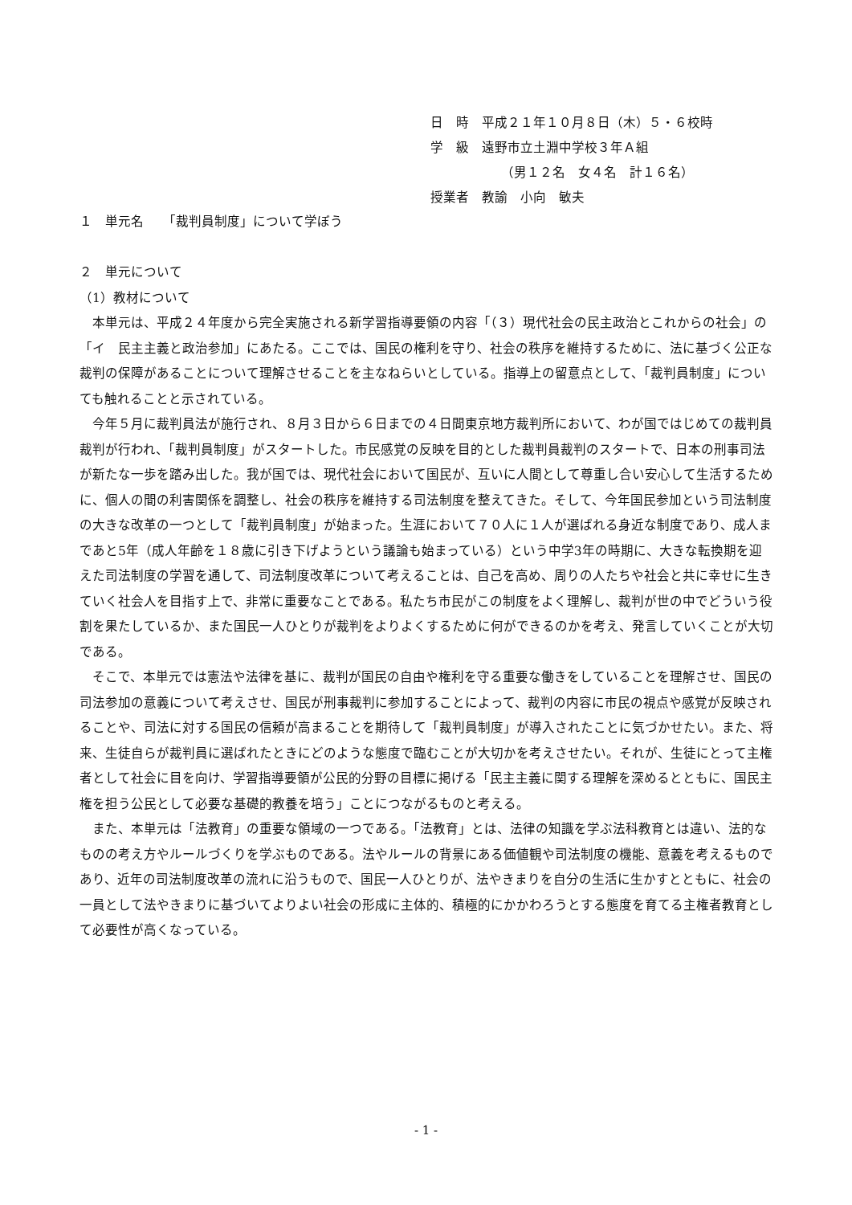日　時　平成２１年１０月８日（木）５・６校時
学　級　遠野市立土淵中学校３年Ａ組
　　　　　　（男１２名　女４名　計１６名）
授業者　教諭　小向　敏夫
１　単元名　　「裁判員制度」について学ぼう
２　単元について
（1）教材について
本単元は、平成２４年度から完全実施される新学習指導要領の内容「（３）現代社会の民主政治とこれからの社会」の「イ　民主主義と政治参加」にあたる。ここでは、国民の権利を守り、社会の秩序を維持するために、法に基づく公正な裁判の保障があることについて理解させることを主なねらいとしている。指導上の留意点として、「裁判員制度」についても触れることと示されている。
今年５月に裁判員法が施行され、８月３日から６日までの４日間東京地方裁判所において、わが国ではじめての裁判員裁判が行われ、「裁判員制度」がスタートした。市民感覚の反映を目的とした裁判員裁判のスタートで、日本の刑事司法が新たな一歩を踏み出した。我が国では、現代社会において国民が、互いに人間として尊重し合い安心して生活するために、個人の間の利害関係を調整し、社会の秩序を維持する司法制度を整えてきた。そして、今年国民参加という司法制度の大きな改革の一つとして「裁判員制度」が始まった。生涯において７０人に１人が選ばれる身近な制度であり、成人まであと5年（成人年齢を１８歳に引き下げようという議論も始まっている）という中学3年の時期に、大きな転換期を迎えた司法制度の学習を通して、司法制度改革について考えることは、自己を高め、周りの人たちや社会と共に幸せに生きていく社会人を目指す上で、非常に重要なことである。私たち市民がこの制度をよく理解し、裁判が世の中でどういう役割を果たしているか、また国民一人ひとりが裁判をよりよくするために何ができるのかを考え、発言していくことが大切である。
そこで、本単元では憲法や法律を基に、裁判が国民の自由や権利を守る重要な働きをしていることを理解させ、国民の司法参加の意義について考えさせ、国民が刑事裁判に参加することによって、裁判の内容に市民の視点や感覚が反映されることや、司法に対する国民の信頼が高まることを期待して「裁判員制度」が導入されたことに気づかせたい。また、将来、生徒自らが裁判員に選ばれたときにどのような態度で臨むことが大切かを考えさせたい。それが、生徒にとって主権者として社会に目を向け、学習指導要領が公民的分野の目標に掲げる「民主主義に関する理解を深めるとともに、国民主権を担う公民として必要な基礎的教養を培う」ことにつながるものと考える。
また、本単元は「法教育」の重要な領域の一つである。「法教育」とは、法律の知識を学ぶ法科教育とは違い、法的なものの考え方やルールづくりを学ぶものである。法やルールの背景にある価値観や司法制度の機能、意義を考えるものであり、近年の司法制度改革の流れに沿うもので、国民一人ひとりが、法やきまりを自分の生活に生かすとともに、社会の一員として法やきまりに基づいてよりよい社会の形成に主体的、積極的にかかわろうとする態度を育てる主権者教育として必要性が高くなっている。
- 1 -